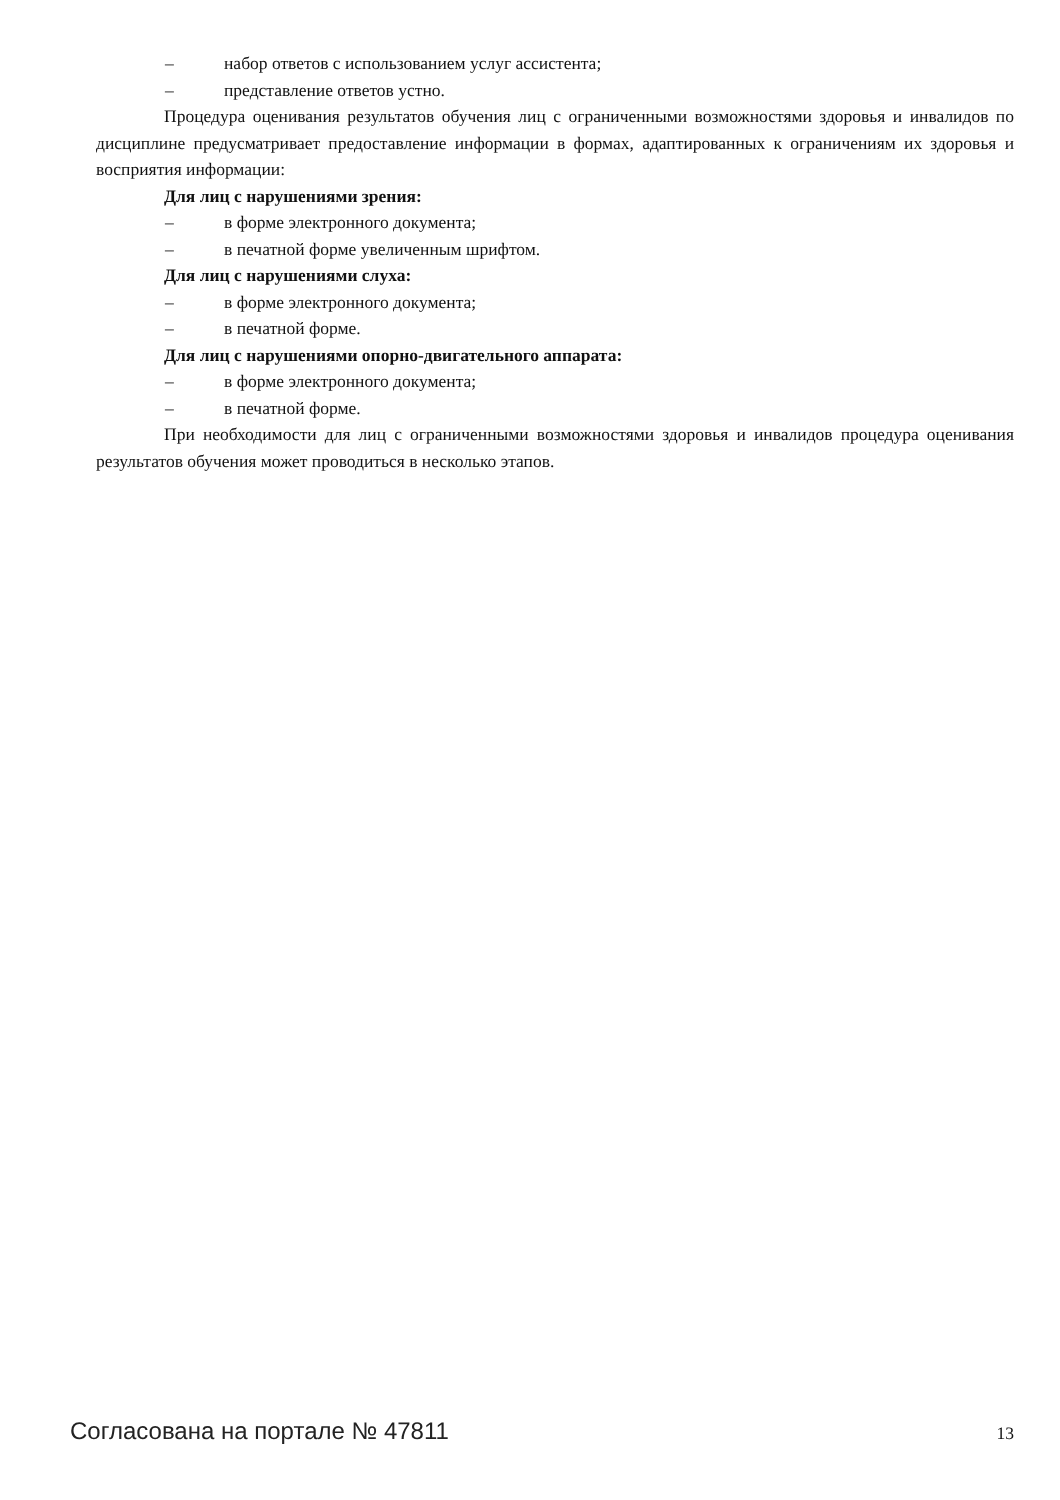– набор ответов с использованием услуг ассистента;
– представление ответов устно.
Процедура оценивания результатов обучения лиц с ограниченными возможностями здоровья и инвалидов по дисциплине предусматривает предоставление информации в формах, адаптированных к ограничениям их здоровья и восприятия информации:
Для лиц с нарушениями зрения:
– в форме электронного документа;
– в печатной форме увеличенным шрифтом.
Для лиц с нарушениями слуха:
– в форме электронного документа;
– в печатной форме.
Для лиц с нарушениями опорно-двигательного аппарата:
– в форме электронного документа;
– в печатной форме.
При необходимости для лиц с ограниченными возможностями здоровья и инвалидов процедура оценивания результатов обучения может проводиться в несколько этапов.
Согласована на портале № 47811 13